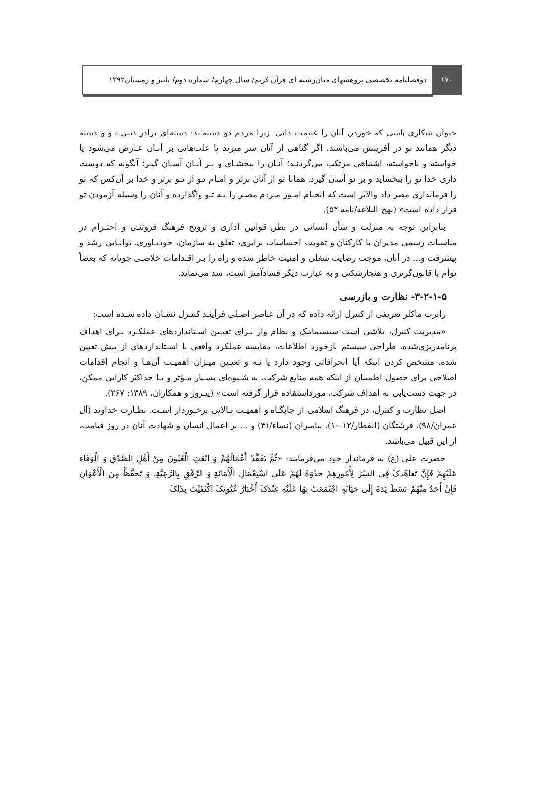۱۷۰ دوفصلنامه تخصصی پژوهشهای میان‌رشته ای قرآن کریم/ سال چهارم/ شماره دوم/ پائیز و زمستان۱۳۹۲
حیوان شکاری باشی که خوردن آنان را غنیمت دانی. زیرا مردم دو دسته‌اند: دسته‌ای برادر دینی تـو و دسته دیگر همانند تو در آفرینش می‌باشند. اگر گناهی از آنان سر میزند یا علت‌هایی بر آنـان عـارض می‌شود یا خواسته و ناخواسته، اشتباهی مرتکب می‌گردنـد؛ آنـان را ببخشـای و بـر آنـان آسـان گیـر؛ آنگونه که دوست داری خدا تو را ببخشاید و بر تو آسان گیرد. همانا تو از آنان برتر و امـام تـو از تـو برتر و خدا بر آن‌کس که تو را فرمانداری مصر داد والاتر است که انجـام امـور مـردم مصـر را بـه تـو واگذارده و آنان را وسیله آزمودن تو قرار داده است» (نهج البلاغه/نامه ۵۳).
بنابراین توجه به منزلت و شأن انسانی در بطن قوانین اداری و ترویج فرهنگ فروتنـی و احتـرام در مناسبات رسمی مدیران با کارکنان و تقویت احساسات برابری، تعلق به سازمان، خودبـاوری، توانـایی رشد و پیشرفت و... در آنان، موجب رضایت شغلی و امنیت خاطر شده و راه را بـر اقـدامات خلاصـی جویانه که بعضاً توأم با قانون‌گریزی و هنجارشکنی و به عبارت دیگر فسادآمیز است، سد می‌نماید.
۳-۲-۱-۵- نظارت و بازرسی
رابرت ماکلر تعریفی از کنترل ارائه داده که در آن عناصر اصـلی فرآینـد کنتـرل نشـان داده شـده است:
«مدیریت کنترل، تلاشی است سیستماتیک و نظام وار بـرای تعیـین اسـتانداردهای عملکـرد بـرای اهداف برنامه‌ریزی‌شده، طراحی سیستم بازخورد اطلاعات، مقایسه عملکرد واقعی با اسـتانداردهای از پیش تعیین شده، مشخص کردن اینکه آیا انحرافاتی وجود دارد یا نـه و تعیـین میـزان اهمیـت آن‌هـا و انجام اقدامات اصلاحی برای حصول اطمینان از اینکه همه منابع شرکت، به شـیوه‌ای بسـیار مـؤثر و بـا حداکثر کارایی ممکن، در جهت دست‌یابی به اهداف شرکت، مورداستفاده قرار گرفته است» (پیـروز و همکاران، ۱۳۸۹: ۲۶۷).
اصل نظارت و کنترل، در فرهنگ اسلامی از جایگـاه و اهمیـت بـالایی برخـوردار اسـت. نظـارت خداوند (آل عمران/۹۸)، فرشتگان (انفطار/۱۲-۱۰)، پیامبران (نساء/۴۱) و ... بر اعمال انسان و شهادت آنان در روز قیامت، از این قبیل می‌باشد.
حضرت علی (ع) به فرماندار خود می‌فرمایند: «ثُمَّ تَفَقَّدْ أَعْمَالَهُمْ وَ ابْعَثِ الْعُیُونَ مِنْ أَهْلِ الصِّدْقِ وَ الْوَفَاءِ عَلَیْهِمْ فَإِنَّ تَعَاهُدَکَ فِی السِّرِّ لِأُمُورِهِمْ حَدْوَةٌ لَهُمْ عَلَى اسْتِعْمَالِ الْأَمَانَةِ وَ الرِّفْقِ بِالرَّعِیَّةِ. وَ تَحَفَّظْ مِنَ الْأَعْوَانِ فَإِنْ أَحَدٌ مِنْهُمْ بَسَطَ یَدَهُ إِلَى خِیَانَةٍ اجْتَمَعَتْ بِهَا عَلَیْهِ عِنْدَکَ أَخْبَارُ عُیُونِکَ اکْتَفَیْتَ بِذَلِکَ